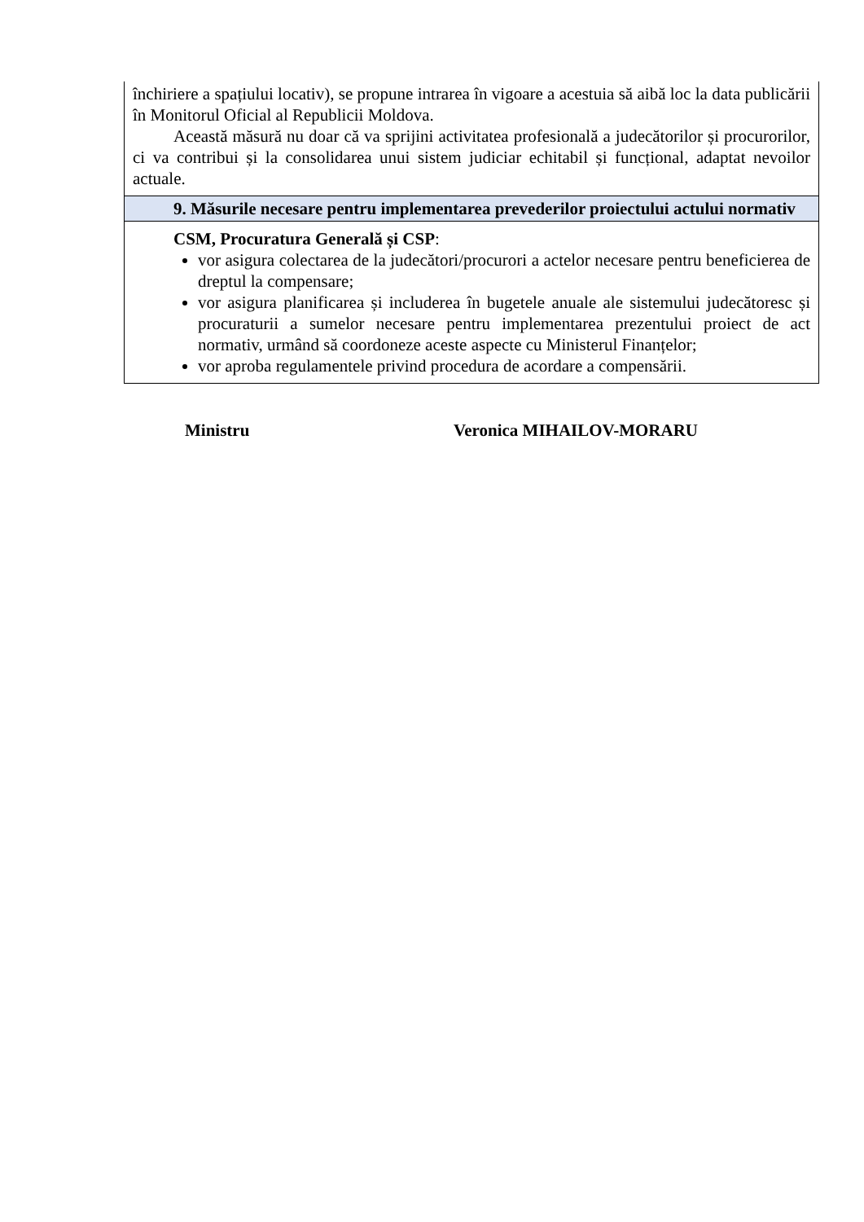| închiriere a spațiului locativ), se propune intrarea în vigoare a acestuia să aibă loc la data publicării în Monitorul Oficial al Republicii Moldova. Această măsură nu doar că va sprijini activitatea profesională a judecătorilor și procurorilor, ci va contribui și la consolidarea unui sistem judiciar echitabil și funcțional, adaptat nevoilor actuale. |
| 9. Măsurile necesare pentru implementarea prevederilor proiectului actului normativ |
| CSM, Procuratura Generală și CSP : vor asigura colectarea de la judecători/procurori a actelor necesare pentru beneficierea de dreptul la compensare; vor asigura planificarea și includerea în bugetele anuale ale sistemului judecătoresc și procuraturii a sumelor necesare pentru implementarea prezentului proiect de act normativ, urmând să coordoneze aceste aspecte cu Ministerul Finanțelor; vor aproba regulamentele privind procedura de acordare a compensării. |
Ministru Veronica MIHAILOV-MORARU